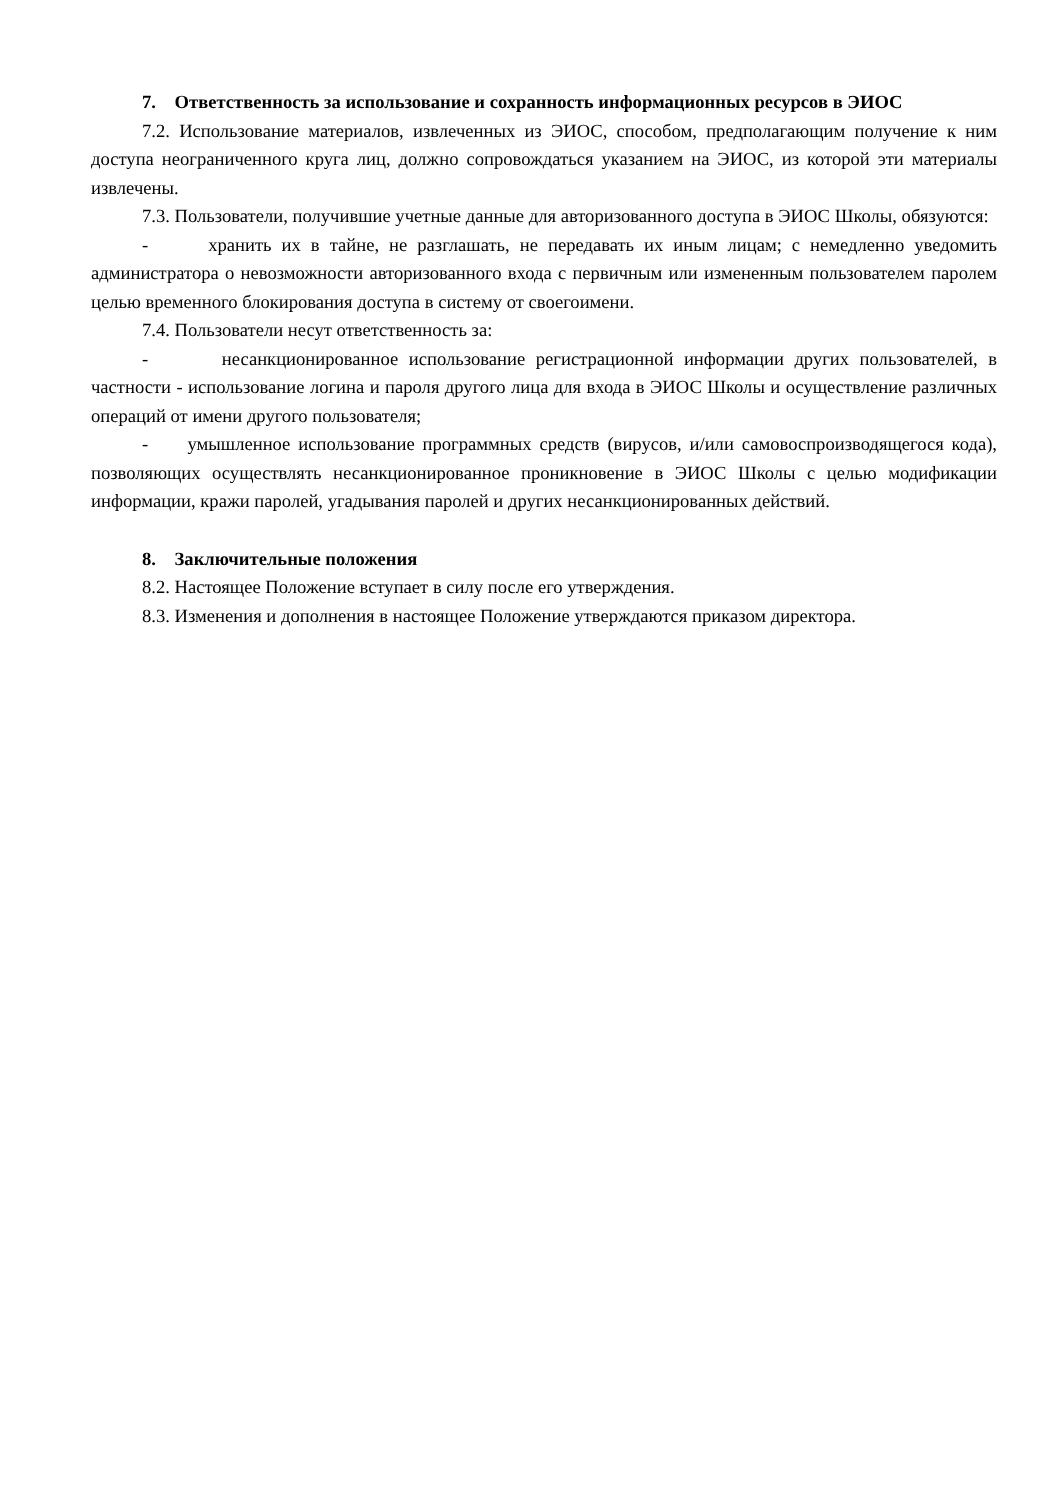7. Ответственность за использование и сохранность информационных ресурсов в ЭИОС
7.2. Использование материалов, извлеченных из ЭИОС, способом, предполагающим получение к ним доступа неограниченного круга лиц, должно сопровождаться указанием на ЭИОС, из которой эти материалы извлечены.
7.3. Пользователи, получившие учетные данные для авторизованного доступа в ЭИОС Школы, обязуются:
- хранить их в тайне, не разглашать, не передавать их иным лицам; с немедленно уведомить администратора о невозможности авторизованного входа с первичным или измененным пользователем паролем целью временного блокирования доступа в систему от своегоимени.
7.4. Пользователи несут ответственность за:
- несанкционированное использование регистрационной информации других пользователей, в частности - использование логина и пароля другого лица для входа в ЭИОС Школы и осуществление различных операций от имени другого пользователя;
- умышленное использование программных средств (вирусов, и/или самовоспроизводящегося кода), позволяющих осуществлять несанкционированное проникновение в ЭИОС Школы с целью модификации информации, кражи паролей, угадывания паролей и других несанкционированных действий.
8. Заключительные положения
8.2. Настоящее Положение вступает в силу после его утверждения.
8.3. Изменения и дополнения в настоящее Положение утверждаются приказом директора.